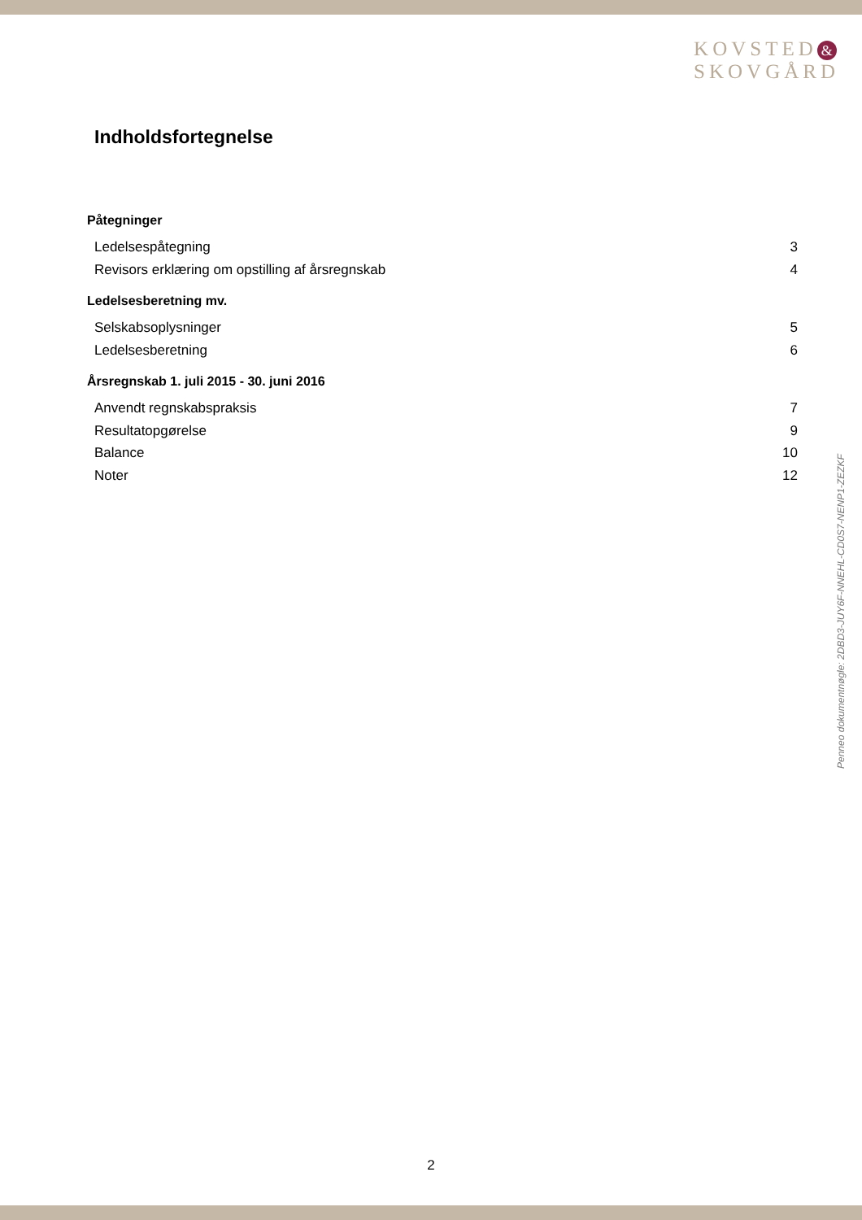KOVSTED &
SKOVGÅRD
Indholdsfortegnelse
Påtegninger
Ledelsespåtegning 3
Revisors erklæring om opstilling af årsregnskab 4
Ledelsesberetning mv.
Selskabsoplysninger 5
Ledelsesberetning 6
Årsregnskab 1. juli 2015 - 30. juni 2016
Anvendt regnskabspraksis 7
Resultatopgørelse 9
Balance 10
Noter 12
Penneo dokumentnøgle: 2DBD3-JUY6F-NNEHL-CD0S7-NENP1-ZEZKF
2